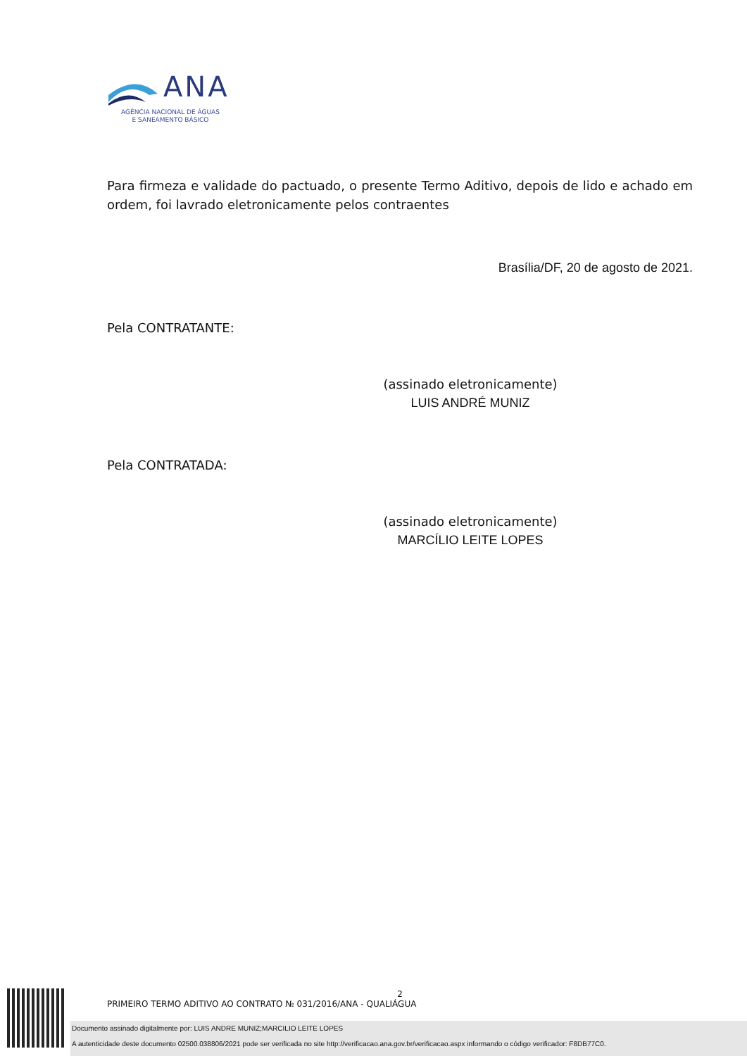ANA
AGÊNCIA NACIONAL DE ÁGUAS
E SANEAMENTO BÁSICO
Para firmeza e validade do pactuado, o presente Termo Aditivo, depois de lido e achado em ordem, foi lavrado eletronicamente pelos contraentes
Brasília/DF, 20 de agosto de 2021.
Pela CONTRATANTE:
(assinado eletronicamente)
LUIS ANDRÉ MUNIZ
Pela CONTRATADA:
(assinado eletronicamente)
MARCÍLIO LEITE LOPES
2
PRIMEIRO TERMO ADITIVO AO CONTRATO № 031/2016/ANA - QUALIÁGUA
Documento assinado digitalmente por: LUIS ANDRE MUNIZ;MARCILIO LEITE LOPES
A autenticidade deste documento 02500.038806/2021 pode ser verificada no site http://verificacao.ana.gov.br/verificacao.aspx informando o código verificador: F8DB77C0.